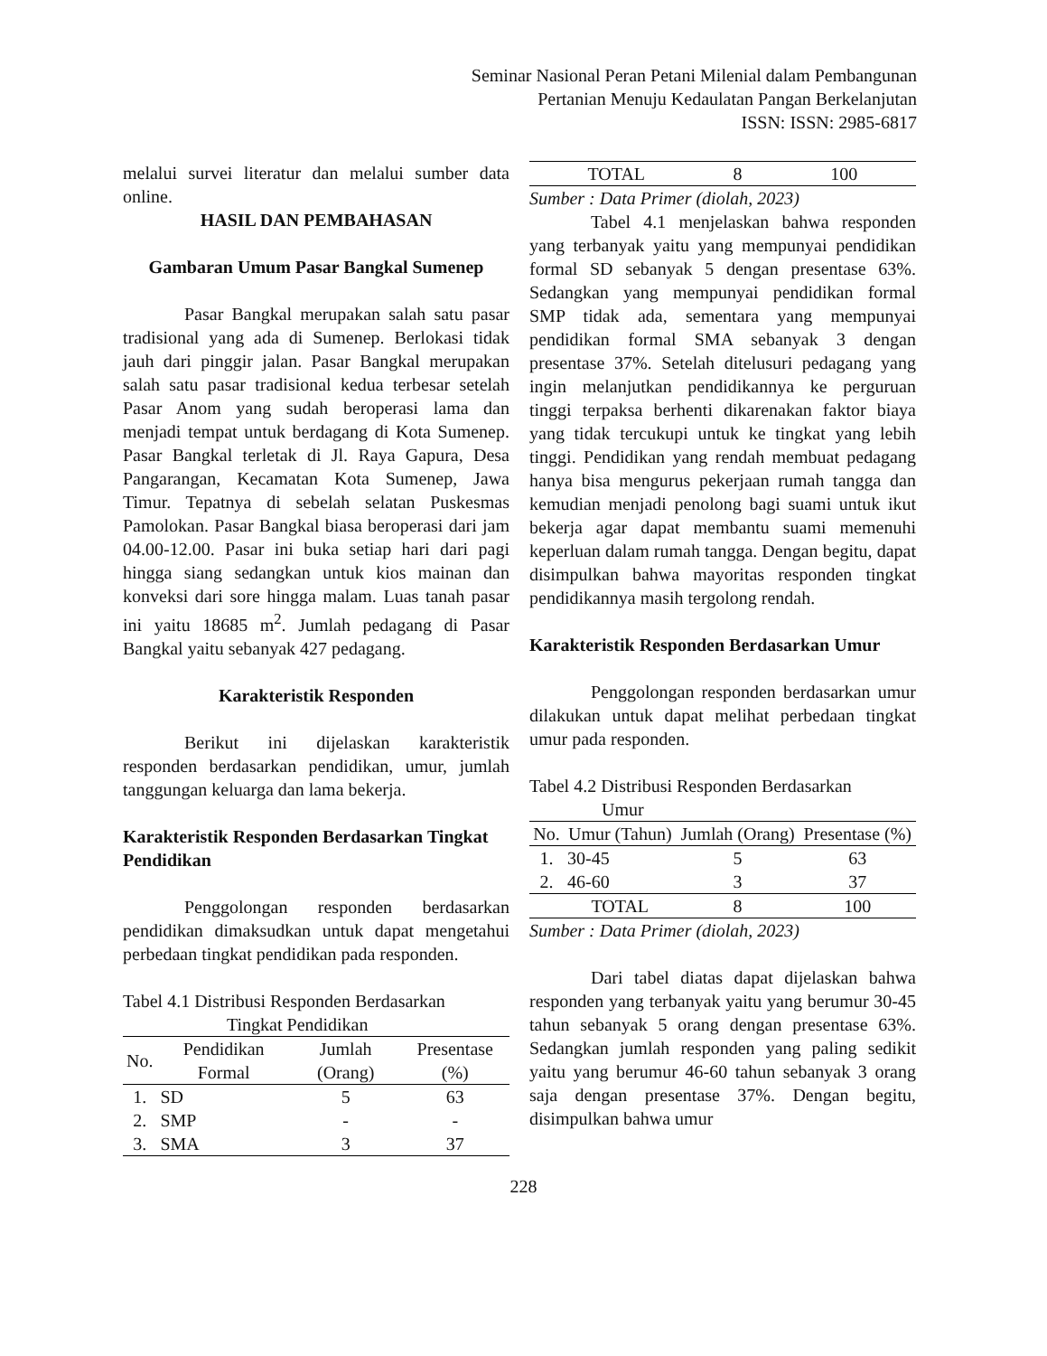Seminar Nasional Peran Petani Milenial dalam Pembangunan
Pertanian Menuju Kedaulatan Pangan Berkelanjutan
ISSN: ISSN: 2985-6817
melalui survei literatur dan melalui sumber data online.
HASIL DAN PEMBAHASAN
Gambaran Umum Pasar Bangkal Sumenep
Pasar Bangkal merupakan salah satu pasar tradisional yang ada di Sumenep. Berlokasi tidak jauh dari pinggir jalan. Pasar Bangkal merupakan salah satu pasar tradisional kedua terbesar setelah Pasar Anom yang sudah beroperasi lama dan menjadi tempat untuk berdagang di Kota Sumenep. Pasar Bangkal terletak di Jl. Raya Gapura, Desa Pangarangan, Kecamatan Kota Sumenep, Jawa Timur. Tepatnya di sebelah selatan Puskesmas Pamolokan. Pasar Bangkal biasa beroperasi dari jam 04.00-12.00. Pasar ini buka setiap hari dari pagi hingga siang sedangkan untuk kios mainan dan konveksi dari sore hingga malam. Luas tanah pasar ini yaitu 18685 m<sup>2</sup>. Jumlah pedagang di Pasar Bangkal yaitu sebanyak 427 pedagang.
Karakteristik Responden
Berikut ini dijelaskan karakteristik responden berdasarkan pendidikan, umur, jumlah tanggungan keluarga dan lama bekerja.
Karakteristik Responden Berdasarkan Tingkat Pendidikan
Penggolongan responden berdasarkan pendidikan dimaksudkan untuk dapat mengetahui perbedaan tingkat pendidikan pada responden.
Tabel 4.1 Distribusi Responden Berdasarkan
Tingkat Pendidikan
| No. | Pendidikan Formal | Jumlah (Orang) | Presentase (%) |
| --- | --- | --- | --- |
| 1. | SD | 5 | 63 |
| 2. | SMP | - | - |
| 3. | SMA | 3 | 37 |
| TOTAL | 8 | 100 |
Sumber : Data Primer (diolah, 2023)
Tabel 4.1 menjelaskan bahwa responden yang terbanyak yaitu yang mempunyai pendidikan formal SD sebanyak 5 dengan presentase 63%. Sedangkan yang mempunyai pendidikan formal SMP tidak ada, sementara yang mempunyai pendidikan formal SMA sebanyak 3 dengan presentase 37%. Setelah ditelusuri pedagang yang ingin melanjutkan pendidikannya ke perguruan tinggi terpaksa berhenti dikarenakan faktor biaya yang tidak tercukupi untuk ke tingkat yang lebih tinggi. Pendidikan yang rendah membuat pedagang hanya bisa mengurus pekerjaan rumah tangga dan kemudian menjadi penolong bagi suami untuk ikut bekerja agar dapat membantu suami memenuhi keperluan dalam rumah tangga. Dengan begitu, dapat disimpulkan bahwa mayoritas responden tingkat pendidikannya masih tergolong rendah.
Karakteristik Responden Berdasarkan Umur
Penggolongan responden berdasarkan umur dilakukan untuk dapat melihat perbedaan tingkat umur pada responden.
Tabel 4.2 Distribusi Responden Berdasarkan
Umur
| No. | Umur (Tahun) | Jumlah (Orang) | Presentase (%) |
| --- | --- | --- | --- |
| 1. | 30-45 | 5 | 63 |
| 2. | 46-60 | 3 | 37 |
| | TOTAL | 8 | 100 |
Sumber : Data Primer (diolah, 2023)
Dari tabel diatas dapat dijelaskan bahwa responden yang terbanyak yaitu yang berumur 30-45 tahun sebanyak 5 orang dengan presentase 63%. Sedangkan jumlah responden yang paling sedikit yaitu yang berumur 46-60 tahun sebanyak 3 orang saja dengan presentase 37%. Dengan begitu, disimpulkan bahwa umur
228